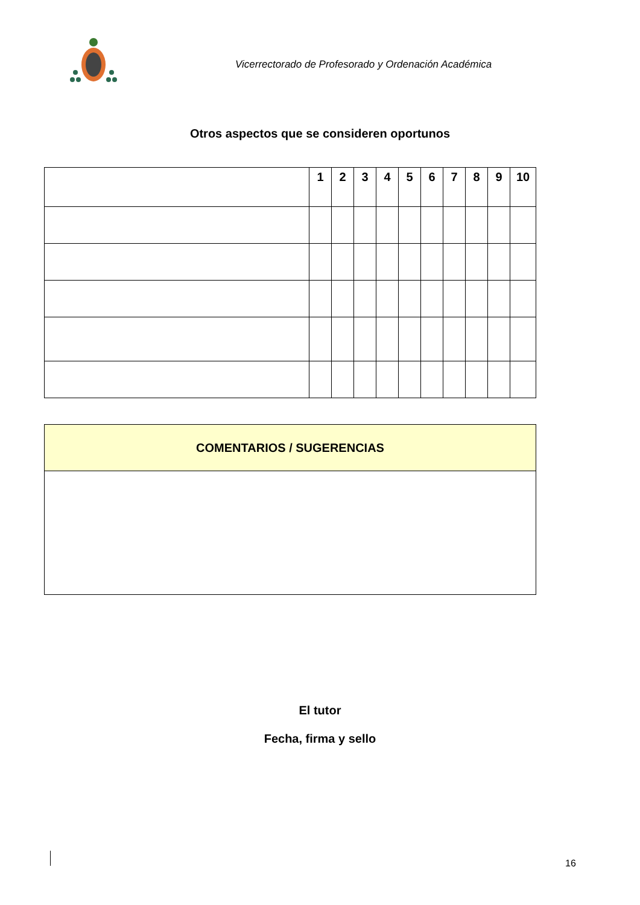Vicerrectorado de Profesorado y Ordenación Académica
Otros aspectos que se consideren oportunos
| | 1 | 2 | 3 | 4 | 5 | 6 | 7 | 8 | 9 | 10 |
| --- | --- | --- | --- | --- | --- | --- | --- | --- | --- | --- |
| COMENTARIOS / SUGERENCIAS |
| --- |
El tutor
Fecha, firma y sello
16